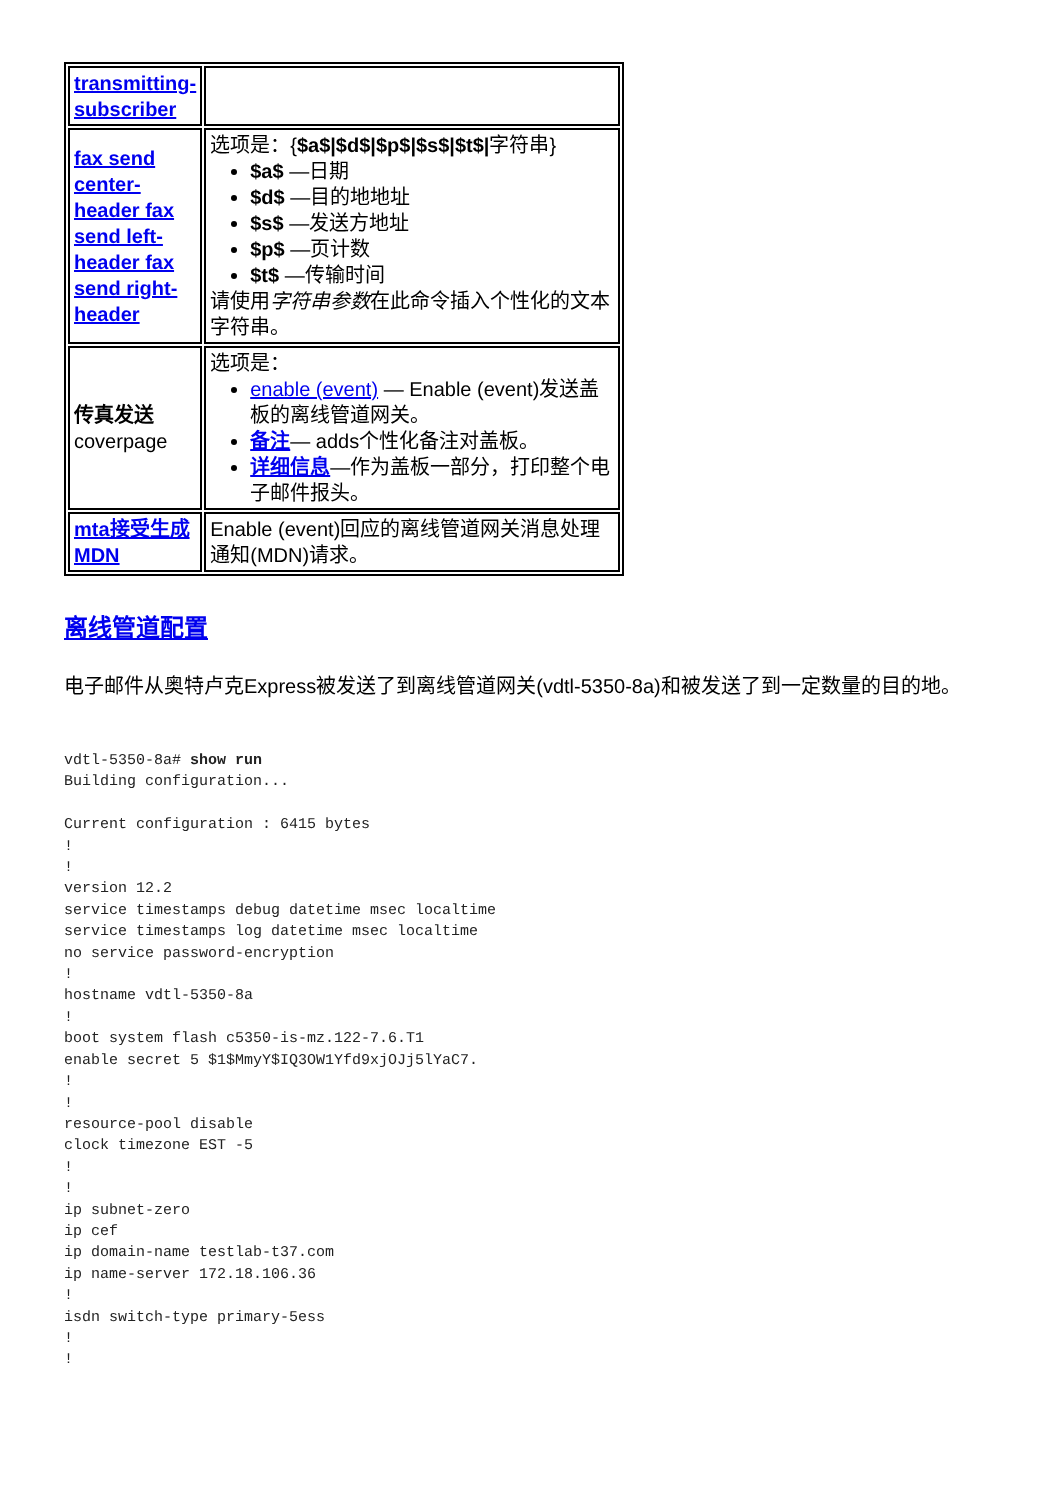| transmitting-subscriber | |
| fax send center-header fax send left-header fax send right-header | 选项是：{ $a$/$d$/$p$/$s$/$t$/ 字符串} $a$ —日期 $d$ —目的地地址 $s$ —发送方地址 $p$ —页计数 $t$ —传输时间 请使用 字符串参数 在此命令插入个性化的文本字符串。 |
| 传真发送 coverpage | 选项是： enable (event) — Enable (event)发送盖板的离线管道网关。 备注 — adds个性化备注对盖板。 详细信息 —作为盖板一部分，打印整个电子邮件报头。 |
| mta接受生成MDN | Enable (event)回应的离线管道网关消息处理通知(MDN)请求。 |
离线管道配置
电子邮件从奥特卢克Express被发送了到离线管道网关(vdtl-5350-8a)和被发送了到一定数量的目的地。
vdtl-5350-8a# show run
Building configuration...

Current configuration : 6415 bytes
!
!
version 12.2
service timestamps debug datetime msec localtime
service timestamps log datetime msec localtime
no service password-encryption
!
hostname vdtl-5350-8a
!
boot system flash c5350-is-mz.122-7.6.T1
enable secret 5 $1$MmyY$IQ3OW1Yfd9xjOJj5lYaC7.
!
!
resource-pool disable
clock timezone EST -5
!
!
ip subnet-zero
ip cef
ip domain-name testlab-t37.com
ip name-server 172.18.106.36
!
isdn switch-type primary-5ess
!
!